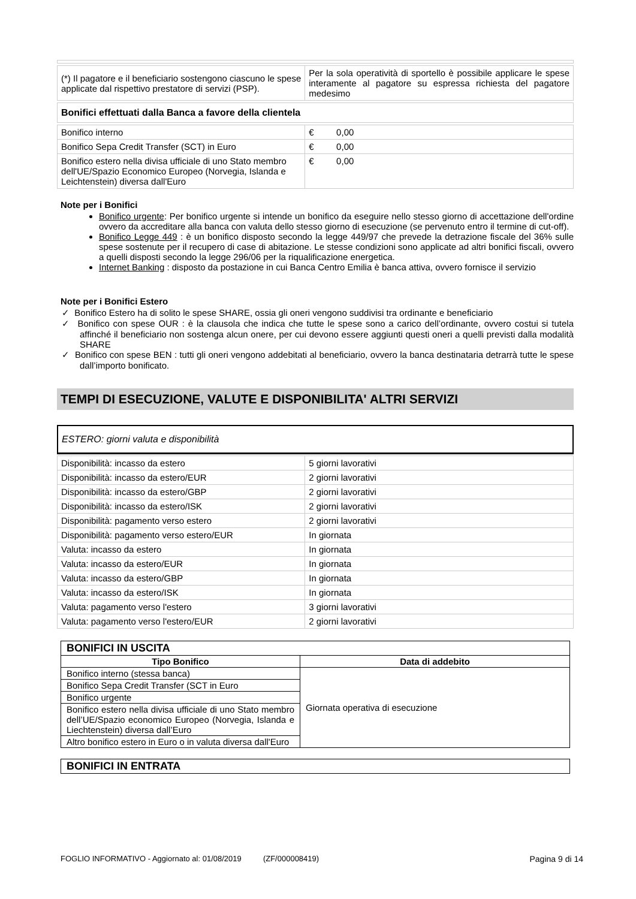| (*) Il pagatore e il beneficiario sostengono ciascuno le spese applicate dal rispettivo prestatore di servizi (PSP). | Per la sola operatività di sportello è possibile applicare le spese interamente al pagatore su espressa richiesta del pagatore medesimo |
| Bonifici effettuati dalla Banca a favore della clientela |
| Bonifico interno | € 0,00 |
| Bonifico Sepa Credit Transfer (SCT) in Euro | € 0,00 |
| Bonifico estero nella divisa ufficiale di uno Stato membro dell'UE/Spazio Economico Europeo (Norvegia, Islanda e Leichtenstein) diversa dall'Euro | € 0,00 |
Note per i Bonifici
Bonifico urgente: Per bonifico urgente si intende un bonifico da eseguire nello stesso giorno di accettazione dell'ordine ovvero da accreditare alla banca con valuta dello stesso giorno di esecuzione (se pervenuto entro il termine di cut-off).
Bonifico Legge 449 : è un bonifico disposto secondo la legge 449/97 che prevede la detrazione fiscale del 36% sulle spese sostenute per il recupero di case di abitazione. Le stesse condizioni sono applicate ad altri bonifici fiscali, ovvero a quelli disposti secondo la legge 296/06 per la riqualificazione energetica.
Internet Banking : disposto da postazione in cui Banca Centro Emilia è banca attiva, ovvero fornisce il servizio
Note per i Bonifici Estero
✓ Bonifico Estero ha di solito le spese SHARE, ossia gli oneri vengono suddivisi tra ordinante e beneficiario
✓ Bonifico con spese OUR : è la clausola che indica che tutte le spese sono a carico dell’ordinante, ovvero costui si tutela affinché il beneficiario non sostenga alcun onere, per cui devono essere aggiunti questi oneri a quelli previsti dalla modalità SHARE
✓ Bonifico con spese BEN : tutti gli oneri vengono addebitati al beneficiario, ovvero la banca destinataria detrarrà tutte le spese dall’importo bonificato.
TEMPI DI ESECUZIONE, VALUTE E DISPONIBILITA' ALTRI SERVIZI
ESTERO: giorni valuta e disponibilità
| Disponibilità: incasso da estero | 5 giorni lavorativi |
| Disponibilità: incasso da estero/EUR | 2 giorni lavorativi |
| Disponibilità: incasso da estero/GBP | 2 giorni lavorativi |
| Disponibilità: incasso da estero/ISK | 2 giorni lavorativi |
| Disponibilità: pagamento verso estero | 2 giorni lavorativi |
| Disponibilità: pagamento verso estero/EUR | In giornata |
| Valuta: incasso da estero | In giornata |
| Valuta: incasso da estero/EUR | In giornata |
| Valuta: incasso da estero/GBP | In giornata |
| Valuta: incasso da estero/ISK | In giornata |
| Valuta: pagamento verso l'estero | 3 giorni lavorativi |
| Valuta: pagamento verso l'estero/EUR | 2 giorni lavorativi |
| BONIFICI IN USCITA | |
| --- | --- |
| Tipo Bonifico | Data di addebito |
| Bonifico interno (stessa banca) | Giornata operativa di esecuzione |
| Bonifico Sepa Credit Transfer (SCT in Euro | |
| Bonifico urgente | |
| Bonifico estero nella divisa ufficiale di uno Stato membro dell’UE/Spazio economico Europeo (Norvegia, Islanda e Liechtenstein) diversa dall’Euro | |
| Altro bonifico estero in Euro o in valuta diversa dall'Euro | |
| BONIFICI IN ENTRATA |
| --- |
FOGLIO INFORMATIVO - Aggiornato al: 01/08/2019 (ZF/000008419) Pagina 9 di 14